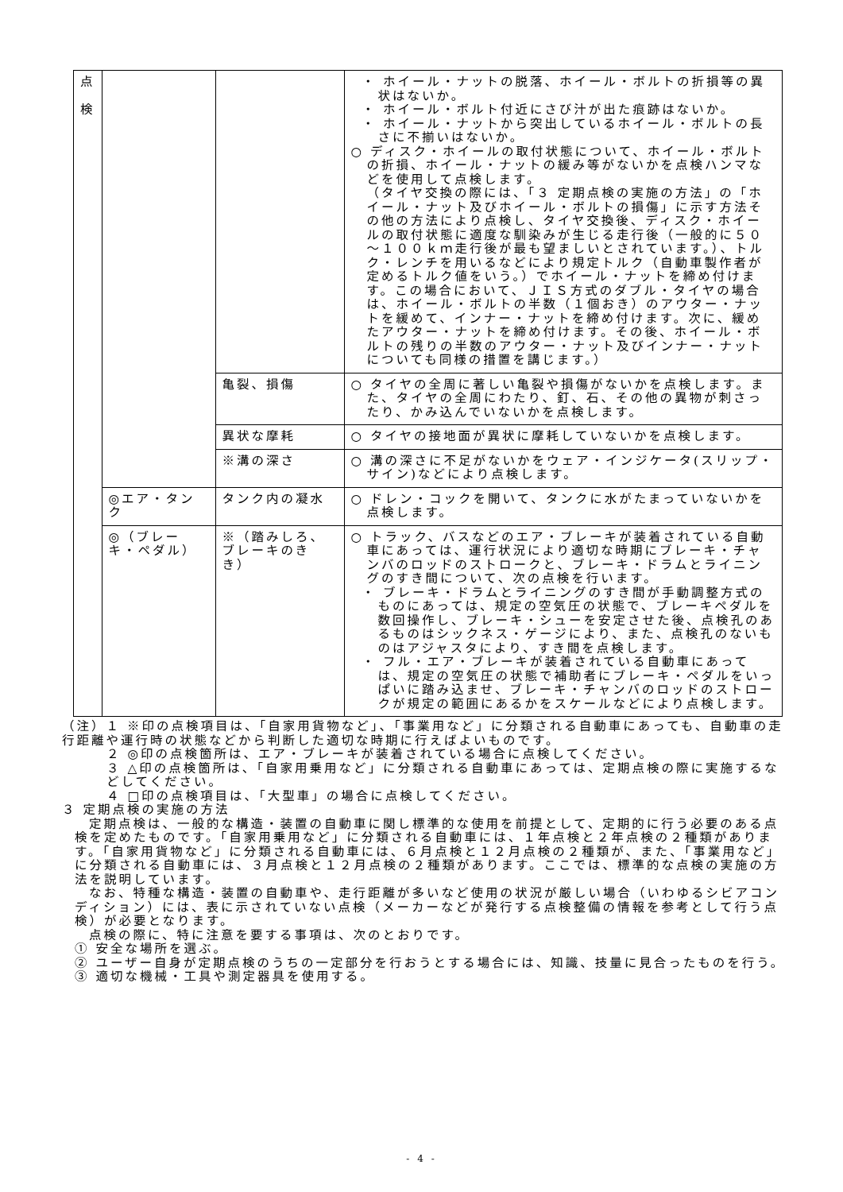| 点 検 | | | ・ ホイール・ナットの脱落、ホイール・ボルトの折損等の異状はないか。 ・ ホイール・ボルト付近にさび汁が出た痕跡はないか。 ・ ホイール・ナットから突出しているホイール・ボルトの長さに不揃いはないか。 ○ ディスク・ホイールの取付状態について、ホイール・ボルトの折損、ホイール・ナットの緩み等がないかを点検ハンマなどを使用して点検します。 （タイヤ交換の際には、「３ 定期点検の実施の方法」の「ホイール・ナット及びホイール・ボルトの損傷」に示す方法その他の方法により点検し、タイヤ交換後、ディスク・ホイールの取付状態に適度な馴染みが生じる走行後（一般的に５０～１００ｋｍ走行後が最も望ましいとされています。）、トルク・レンチを用いるなどにより規定トルク（自動車製作者が定めるトルク値をいう。）でホイール・ナットを締め付けます。この場合において、ＪＩＳ方式のダブル・タイヤの場合は、ホイール・ボルトの半数（１個おき）のアウター・ナットを緩めて、インナー・ナットを締め付けます。次に、緩めたアウター・ナットを締め付けます。その後、ホイール・ボルトの残りの半数のアウター・ナット及びインナー・ナットについても同様の措置を講じます。） |
| | | 亀裂、損傷 | ○ タイヤの全周に著しい亀裂や損傷がないかを点検します。また、タイヤの全周にわたり、釘、石、その他の異物が刺さったり、かみ込んでいないかを点検します。 |
| | | 異状な摩耗 | ○ タイヤの接地面が異状に摩耗していないかを点検します。 |
| | | ※溝の深さ | ○ 溝の深さに不足がないかをウェア・インジケータ(スリップ・サイン)などにより点検します。 |
| | ◎エア・タンク | タンク内の凝水 | ○ ドレン・コックを開いて、タンクに水がたまっていないかを点検します。 |
| | ◎（ブレーキ・ペダル） | ※（踏みしろ、ブレーキのきき） | ○ トラック、バスなどのエア・ブレーキが装着されている自動車にあっては、運行状況により適切な時期にブレーキ・チャンバのロッドのストロークと、ブレーキ・ドラムとライニングのすき間について、次の点検を行います。 ・ ブレーキ・ドラムとライニングのすき間が手動調整方式のものにあっては、規定の空気圧の状態で、ブレーキペダルを数回操作し、ブレーキ・シューを安定させた後、点検孔のあるものはシックネス・ゲージにより、また、点検孔のないものはアジャスタにより、すき間を点検します。 ・ フル・エア・ブレーキが装着されている自動車にあっては、規定の空気圧の状態で補助者にブレーキ・ペダルをいっぱいに踏み込ませ、ブレーキ・チャンバのロッドのストロークが規定の範囲にあるかをスケールなどにより点検します。 |
（注）１ ※印の点検項目は、「自家用貨物など」、「事業用など」に分類される自動車にあっても、自動車の走行距離や運行時の状態などから判断した適切な時期に行えばよいものです。
２ ◎印の点検箇所は、エア・ブレーキが装着されている場合に点検してください。
３ △印の点検箇所は、「自家用乗用など」に分類される自動車にあっては、定期点検の際に実施するなどしてください。
４ □印の点検項目は、「大型車」の場合に点検してください。
３ 定期点検の実施の方法
定期点検は、一般的な構造・装置の自動車に関し標準的な使用を前提として、定期的に行う必要のある点検を定めたものです。「自家用乗用など」に分類される自動車には、１年点検と２年点検の２種類があります。「自家用貨物など」に分類される自動車には、６月点検と１２月点検の２種類が、また、「事業用など」に分類される自動車には、３月点検と１２月点検の２種類があります。ここでは、標準的な点検の実施の方法を説明しています。
なお、特種な構造・装置の自動車や、走行距離が多いなど使用の状況が厳しい場合（いわゆるシビアコンディション）には、表に示されていない点検（メーカーなどが発行する点検整備の情報を参考として行う点検）が必要となります。
点検の際に、特に注意を要する事項は、次のとおりです。
① 安全な場所を選ぶ。
② ユーザー自身が定期点検のうちの一定部分を行おうとする場合には、知識、技量に見合ったものを行う。
③ 適切な機械・工具や測定器具を使用する。
- 4 -